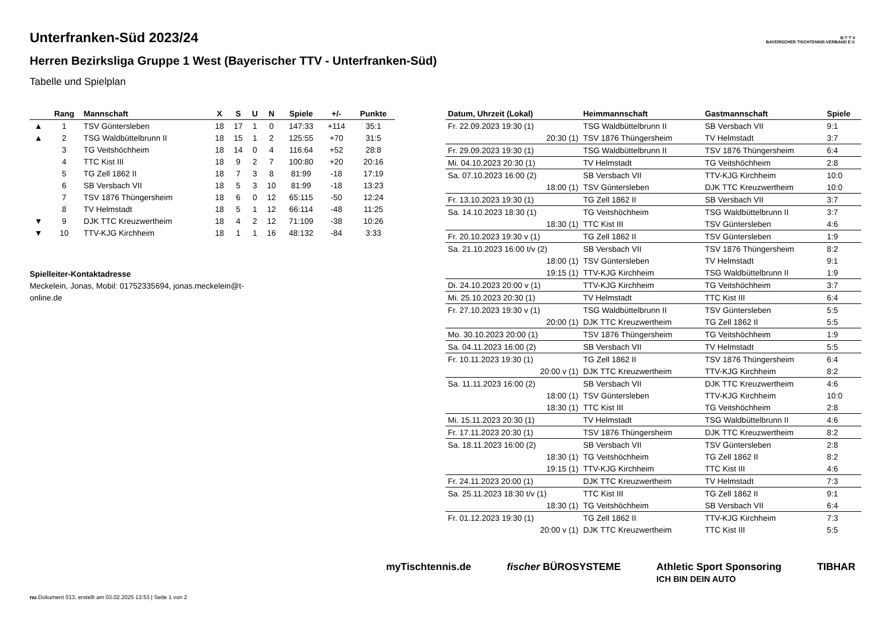B·T·T·V
BAYERISCHER TISCHTENNIS-VERBAND E.V.
Unterfranken-Süd 2023/24
Herren Bezirksliga Gruppe 1 West (Bayerischer TTV - Unterfranken-Süd)
Tabelle und Spielplan
| | Rang | Mannschaft | X | S | U | N | Spiele | +/- | Punkte |
| --- | --- | --- | --- | --- | --- | --- | --- | --- | --- |
| ▲ | 1 | TSV Güntersleben | 18 | 17 | 1 | 0 | 147:33 | +114 | 35:1 |
| ▲ | 2 | TSG Waldbüttelbrunn II | 18 | 15 | 1 | 2 | 125:55 | +70 | 31:5 |
| | 3 | TG Veitshöchheim | 18 | 14 | 0 | 4 | 116:64 | +52 | 28:8 |
| | 4 | TTC Kist III | 18 | 9 | 2 | 7 | 100:80 | +20 | 20:16 |
| | 5 | TG Zell 1862 II | 18 | 7 | 3 | 8 | 81:99 | -18 | 17:19 |
| | 6 | SB Versbach VII | 18 | 5 | 3 | 10 | 81:99 | -18 | 13:23 |
| | 7 | TSV 1876 Thüngersheim | 18 | 6 | 0 | 12 | 65:115 | -50 | 12:24 |
| | 8 | TV Helmstadt | 18 | 5 | 1 | 12 | 66:114 | -48 | 11:25 |
| ▼ | 9 | DJK TTC Kreuzwertheim | 18 | 4 | 2 | 12 | 71:109 | -38 | 10:26 |
| ▼ | 10 | TTV-KJG Kirchheim | 18 | 1 | 1 | 16 | 48:132 | -84 | 3:33 |
Spielleiter-Kontaktadresse
Meckelein, Jonas, Mobil: 01752335694, jonas.meckelein@t-
online.de
| Datum, Uhrzeit (Lokal) | Heimmannschaft | Gastmannschaft | Spiele |
| --- | --- | --- | --- |
| Fr. 22.09.2023 19:30 (1) | TSG Waldbüttelbrunn II | SB Versbach VII | 9:1 |
| 20:30 (1) | TSV 1876 Thüngersheim | TV Helmstadt | 3:7 |
| Fr. 29.09.2023 19:30 (1) | TSG Waldbüttelbrunn II | TSV 1876 Thüngersheim | 6:4 |
| Mi. 04.10.2023 20:30 (1) | TV Helmstadt | TG Veitshöchheim | 2:8 |
| Sa. 07.10.2023 16:00 (2) | SB Versbach VII | TTV-KJG Kirchheim | 10:0 |
| 18:00 (1) | TSV Güntersleben | DJK TTC Kreuzwertheim | 10:0 |
| Fr. 13.10.2023 19:30 (1) | TG Zell 1862 II | SB Versbach VII | 3:7 |
| Sa. 14.10.2023 18:30 (1) | TG Veitshöchheim | TSG Waldbüttelbrunn II | 3:7 |
| 18:30 (1) | TTC Kist III | TSV Güntersleben | 4:6 |
| Fr. 20.10.2023 19:30 v (1) | TG Zell 1862 II | TSV Güntersleben | 1:9 |
| Sa. 21.10.2023 16:00 t/v (2) | SB Versbach VII | TSV 1876 Thüngersheim | 8:2 |
| 18:00 (1) | TSV Güntersleben | TV Helmstadt | 9:1 |
| 19:15 (1) | TTV-KJG Kirchheim | TSG Waldbüttelbrunn II | 1:9 |
| Di. 24.10.2023 20:00 v (1) | TTV-KJG Kirchheim | TG Veitshöchheim | 3:7 |
| Mi. 25.10.2023 20:30 (1) | TV Helmstadt | TTC Kist III | 6:4 |
| Fr. 27.10.2023 19:30 v (1) | TSG Waldbüttelbrunn II | TSV Güntersleben | 5:5 |
| 20:00 (1) | DJK TTC Kreuzwertheim | TG Zell 1862 II | 5:5 |
| Mo. 30.10.2023 20:00 (1) | TSV 1876 Thüngersheim | TG Veitshöchheim | 1:9 |
| Sa. 04.11.2023 16:00 (2) | SB Versbach VII | TV Helmstadt | 5:5 |
| Fr. 10.11.2023 19:30 (1) | TG Zell 1862 II | TSV 1876 Thüngersheim | 6:4 |
| 20:00 v (1) | DJK TTC Kreuzwertheim | TTV-KJG Kirchheim | 8:2 |
| Sa. 11.11.2023 16:00 (2) | SB Versbach VII | DJK TTC Kreuzwertheim | 4:6 |
| 18:00 (1) | TSV Güntersleben | TTV-KJG Kirchheim | 10:0 |
| 18:30 (1) | TTC Kist III | TG Veitshöchheim | 2:8 |
| Mi. 15.11.2023 20:30 (1) | TV Helmstadt | TSG Waldbüttelbrunn II | 4:6 |
| Fr. 17.11.2023 20:30 (1) | TSV 1876 Thüngersheim | DJK TTC Kreuzwertheim | 8:2 |
| Sa. 18.11.2023 16:00 (2) | SB Versbach VII | TSV Güntersleben | 2:8 |
| 18:30 (1) | TG Veitshöchheim | TG Zell 1862 II | 8:2 |
| 19:15 (1) | TTV-KJG Kirchheim | TTC Kist III | 4:6 |
| Fr. 24.11.2023 20:00 (1) | DJK TTC Kreuzwertheim | TV Helmstadt | 7:3 |
| Sa. 25.11.2023 18:30 t/v (1) | TTC Kist III | TG Zell 1862 II | 9:1 |
| 18:30 (1) | TG Veitshöchheim | SB Versbach VII | 6:4 |
| Fr. 01.12.2023 19:30 (1) | TG Zell 1862 II | TTV-KJG Kirchheim | 7:3 |
| 20:00 v (1) | DJK TTC Kreuzwertheim | TTC Kist III | 5:5 |
myTischtennis.de fischer BÜROSYSTEME Athletic Sport Sponsoring
ICH BIN DEIN AUTO TIBHAR
nu.Dokument 013, erstellt am 03.02.2025 13:53 | Seite 1 von 2